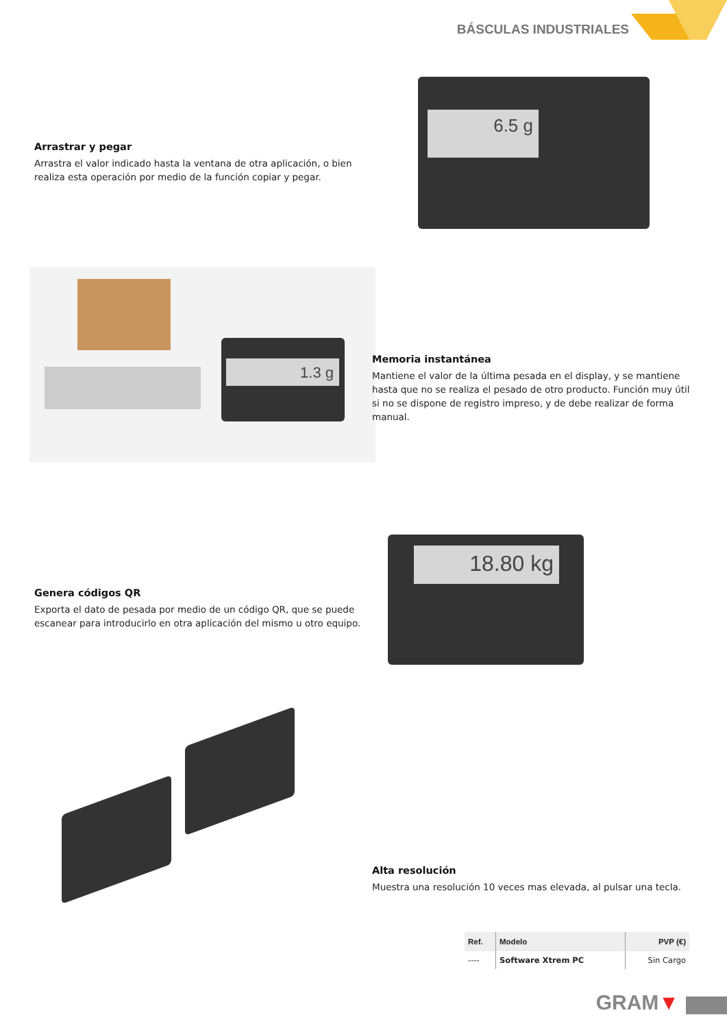BÁSCULAS INDUSTRIALES
6.5 g
Arrastrar y pegar
Arrastra el valor indicado hasta la ventana de otra aplicación, o bien realiza esta operación por medio de la función copiar y pegar.
1.3 g
Memoria instantánea
Mantiene el valor de la última pesada en el display, y se mantiene hasta que no se realiza el pesado de otro producto. Función muy útil si no se dispone de registro impreso, y de debe realizar de forma manual.
18.80 kg
Genera códigos QR
Exporta el dato de pesada por medio de un código QR, que se puede escanear para introducirlo en otra aplicación del mismo u otro equipo.
Alta resolución
Muestra una resolución 10 veces mas elevada, al pulsar una tecla.
| Ref. | Modelo | PVP (€) |
| --- | --- | --- |
| ---- | Software Xtrem PC | Sin Cargo |
GRAM▼